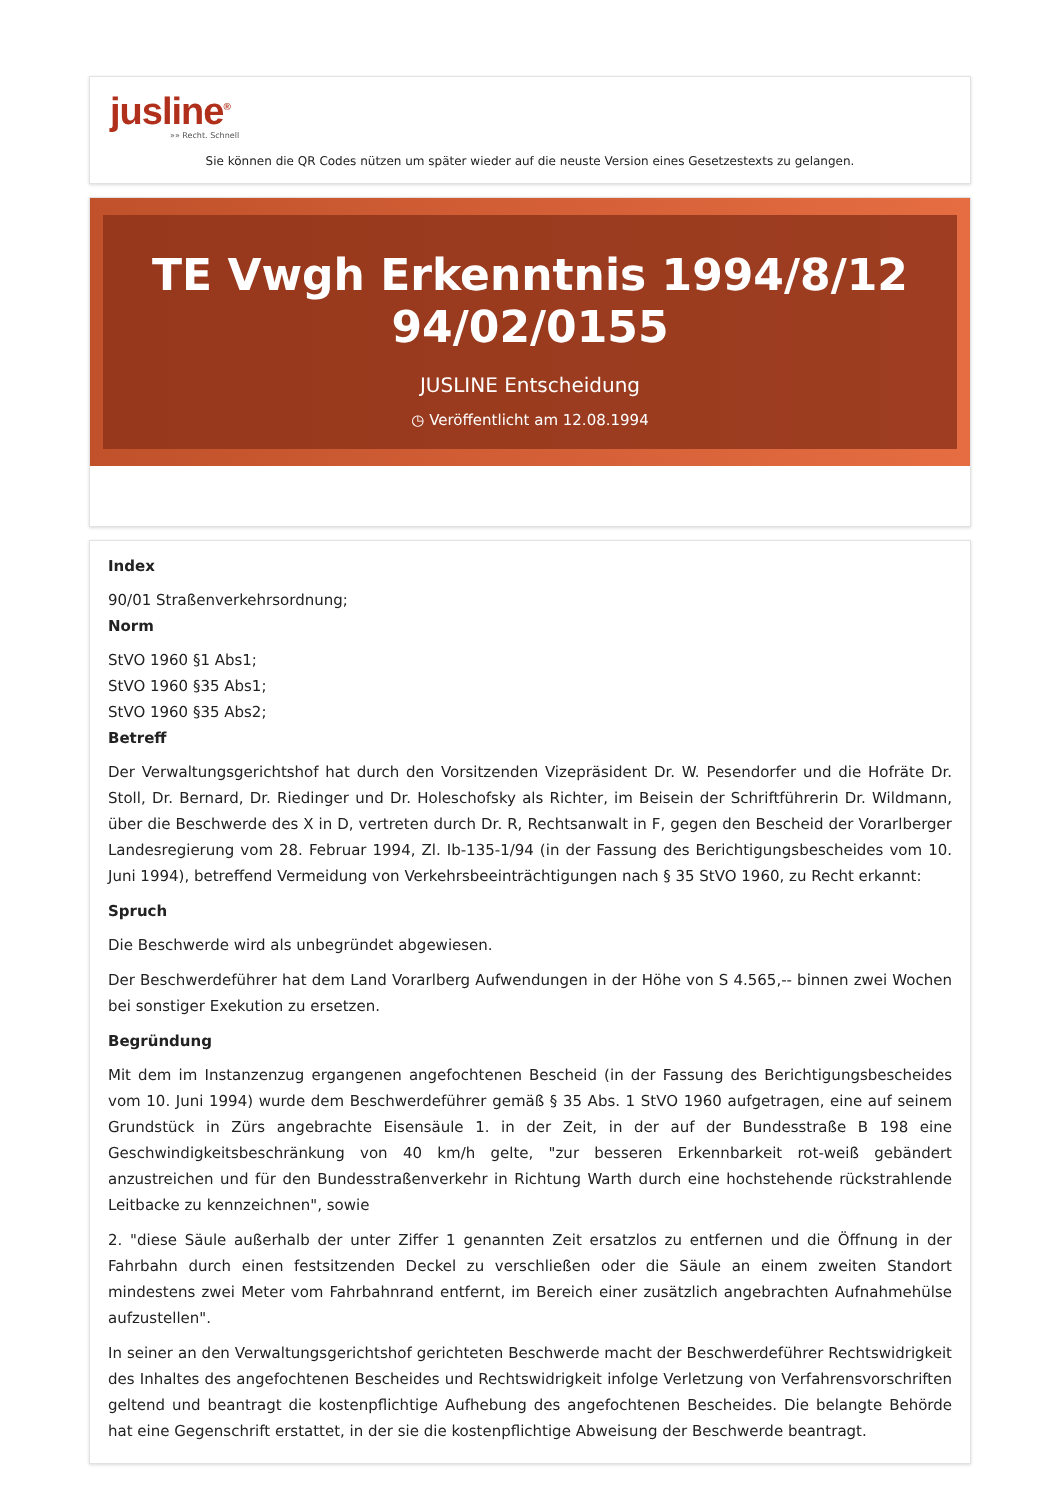jusline<sup>®</sup>
»» Recht. Schnell
Sie können die QR Codes nützen um später wieder auf die neuste Version eines Gesetzestexts zu gelangen.
TE Vwgh Erkenntnis 1994/8/12 94/02/0155
JUSLINE Entscheidung
◷ Veröffentlicht am 12.08.1994
Index
90/01 Straßenverkehrsordnung;
Norm
StVO 1960 §1 Abs1;
StVO 1960 §35 Abs1;
StVO 1960 §35 Abs2;
Betreff
Der Verwaltungsgerichtshof hat durch den Vorsitzenden Vizepräsident Dr. W. Pesendorfer und die Hofräte Dr. Stoll, Dr. Bernard, Dr. Riedinger und Dr. Holeschofsky als Richter, im Beisein der Schriftführerin Dr. Wildmann, über die Beschwerde des X in D, vertreten durch Dr. R, Rechtsanwalt in F, gegen den Bescheid der Vorarlberger Landesregierung vom 28. Februar 1994, Zl. Ib-135-1/94 (in der Fassung des Berichtigungsbescheides vom 10. Juni 1994), betreffend Vermeidung von Verkehrsbeeinträchtigungen nach § 35 StVO 1960, zu Recht erkannt:
Spruch
Die Beschwerde wird als unbegründet abgewiesen.
Der Beschwerdeführer hat dem Land Vorarlberg Aufwendungen in der Höhe von S 4.565,-- binnen zwei Wochen bei sonstiger Exekution zu ersetzen.
Begründung
Mit dem im Instanzenzug ergangenen angefochtenen Bescheid (in der Fassung des Berichtigungsbescheides vom 10. Juni 1994) wurde dem Beschwerdeführer gemäß § 35 Abs. 1 StVO 1960 aufgetragen, eine auf seinem Grundstück in Zürs angebrachte Eisensäule 1. in der Zeit, in der auf der Bundesstraße B 198 eine Geschwindigkeitsbeschränkung von 40 km/h gelte, "zur besseren Erkennbarkeit rot-weiß gebändert anzustreichen und für den Bundesstraßenverkehr in Richtung Warth durch eine hochstehende rückstrahlende Leitbacke zu kennzeichnen", sowie
2. "diese Säule außerhalb der unter Ziffer 1 genannten Zeit ersatzlos zu entfernen und die Öffnung in der Fahrbahn durch einen festsitzenden Deckel zu verschließen oder die Säule an einem zweiten Standort mindestens zwei Meter vom Fahrbahnrand entfernt, im Bereich einer zusätzlich angebrachten Aufnahmehülse aufzustellen".
In seiner an den Verwaltungsgerichtshof gerichteten Beschwerde macht der Beschwerdeführer Rechtswidrigkeit des Inhaltes des angefochtenen Bescheides und Rechtswidrigkeit infolge Verletzung von Verfahrensvorschriften geltend und beantragt die kostenpflichtige Aufhebung des angefochtenen Bescheides. Die belangte Behörde hat eine Gegenschrift erstattet, in der sie die kostenpflichtige Abweisung der Beschwerde beantragt.